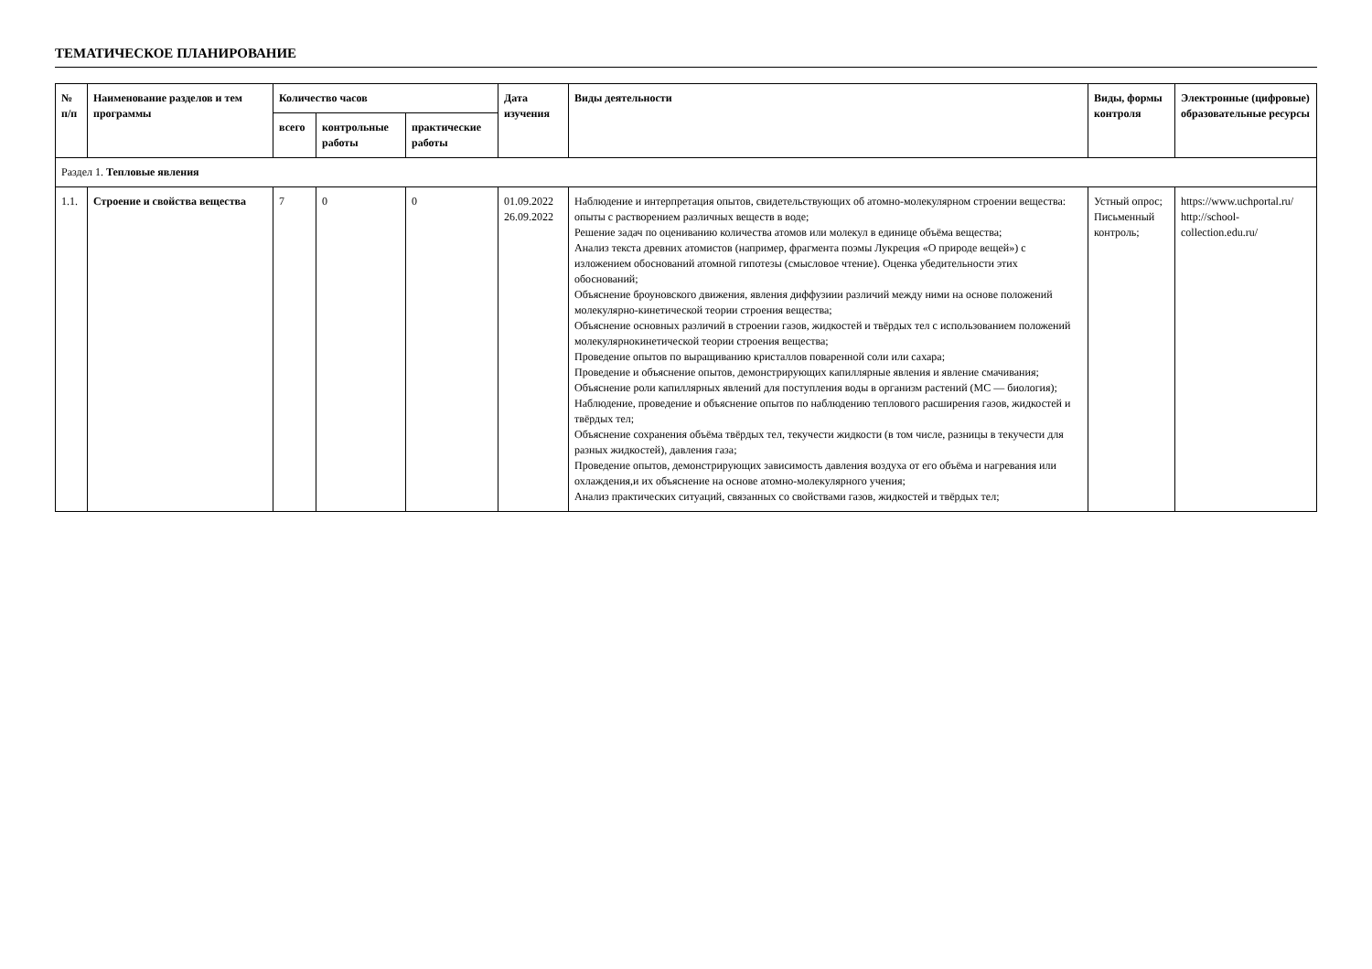ТЕМАТИЧЕСКОЕ ПЛАНИРОВАНИЕ
| № п/п | Наименование разделов и тем программы | Количество часов | | | Дата изучения | Виды деятельности | Виды, формы контроля | Электронные (цифровые) образовательные ресурсы |
| --- | --- | --- | --- | --- | --- | --- | --- | --- |
| | | всего | контрольные работы | практические работы | | | | |
| Раздел 1. Тепловые явления | | | | | | | | |
| 1.1. | Строение и свойства вещества | 7 | 0 | 0 | 01.09.2022 26.09.2022 | Наблюдение и интерпретация опытов, свидетельствующих об атомно-молекулярном строении вещества: опыты с растворением различных веществ в воде; Решение задач по оцениванию количества атомов или молекул в единице объёма вещества; Анализ текста древних атомистов (например, фрагмента поэмы Лукреция «О природе вещей») с изложением обоснований атомной гипотезы (смысловое чтение). Оценка убедительности этих обоснований; Объяснение броуновского движения, явления диффузиии различий между ними на основе положений молекулярно-кинетической теории строения вещества; Объяснение основных различий в строении газов, жидкостей и твёрдых тел с использованием положений молекулярнокинетической теории строения вещества; Проведение опытов по выращиванию кристаллов поваренной соли или сахара; Проведение и объяснение опытов, демонстрирующих капиллярные явления и явление смачивания; Объяснение роли капиллярных явлений для поступления воды в организм растений (МС — биология); Наблюдение, проведение и объяснение опытов по наблюдению теплового расширения газов, жидкостей и твёрдых тел; Объяснение сохранения объёма твёрдых тел, текучести жидкости (в том числе, разницы в текучести для разных жидкостей), давления газа; Проведение опытов, демонстрирующих зависимость давления воздуха от его объёма и нагревания или охлаждения,и их объяснение на основе атомно-молекулярного учения; Анализ практических ситуаций, связанных со свойствами газов, жидкостей и твёрдых тел; | Устный опрос; Письменный контроль; | https://www.uchportal.ru/ http://school-collection.edu.ru/ |